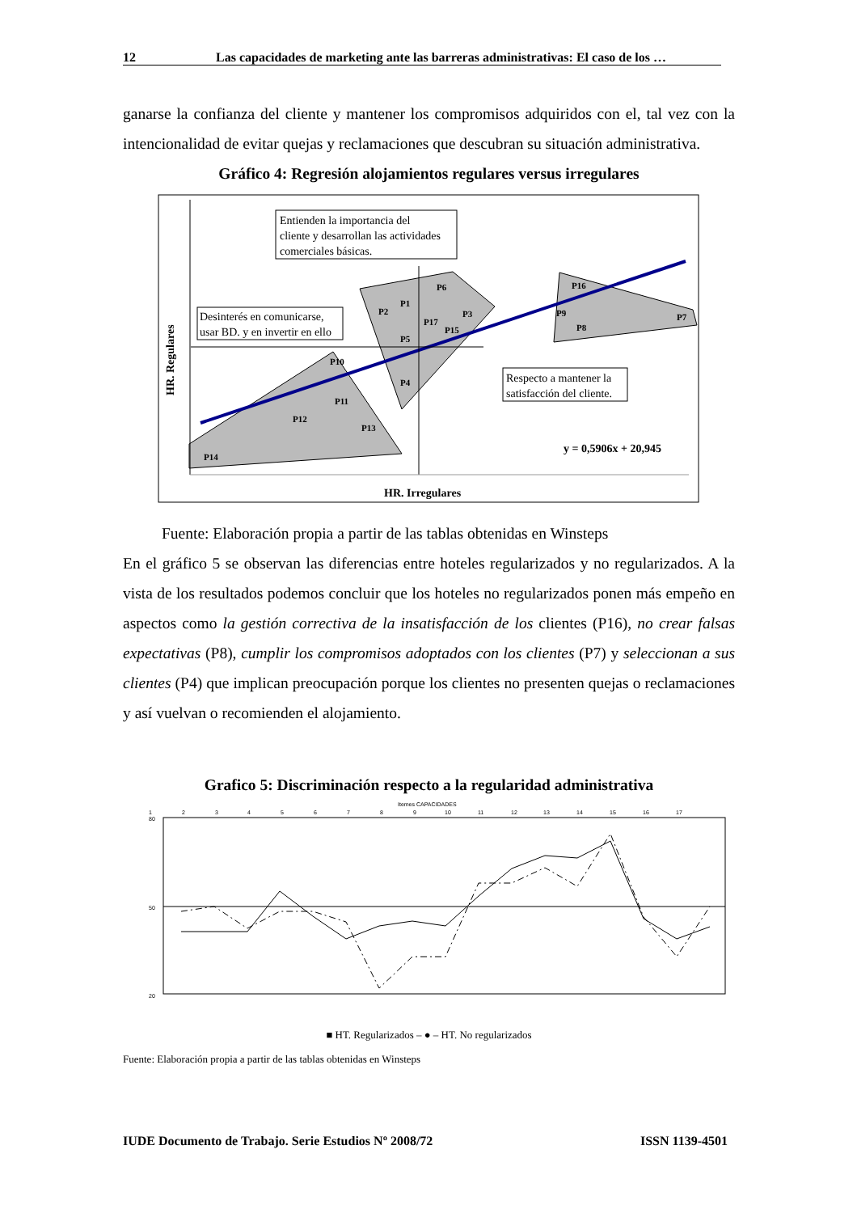12 Las capacidades de marketing ante las barreras administrativas: El caso de los …
ganarse la confianza del cliente y mantener los compromisos adquiridos con el, tal vez con la intencionalidad de evitar quejas y reclamaciones que descubran su situación administrativa.
Gráfico 4: Regresión alojamientos regulares versus irregulares
Entienden la importancia del
cliente y desarrollan las actividades
comerciales básicas.
Desinterés en comunicarse,
usar BD. y en invertir en ello
Respecto a mantener la
satisfacción del cliente.
P6
P1
P2
P3
P17
P15
P5
P4
P10
P11
P12
P13
P14
P16
P9
P8
P7
y = 0,5906x + 20,945
HR. Irregulares
HR. Regulares
Fuente: Elaboración propia a partir de las tablas obtenidas en Winsteps
En el gráfico 5 se observan las diferencias entre hoteles regularizados y no regularizados. A la vista de los resultados podemos concluir que los hoteles no regularizados ponen más empeño en aspectos como la gestión correctiva de la insatisfacción de los clientes (P16), no crear falsas expectativas (P8), cumplir los compromisos adoptados con los clientes (P7) y seleccionan a sus clientes (P4) que implican preocupación porque los clientes no presenten quejas o reclamaciones y así vuelvan o recomienden el alojamiento.
Grafico 5: Discriminación respecto a la regularidad administrativa
Itemes CAPACIDADES
1
2
3
4
5
6
7
8
9
10
11
12
13
14
15
16
17
80
50
20
■ HT. Regularizados – ● – HT. No regularizados
Fuente: Elaboración propia a partir de las tablas obtenidas en Winsteps
IUDE Documento de Trabajo. Serie Estudios Nº 2008/72 ISSN 1139-4501